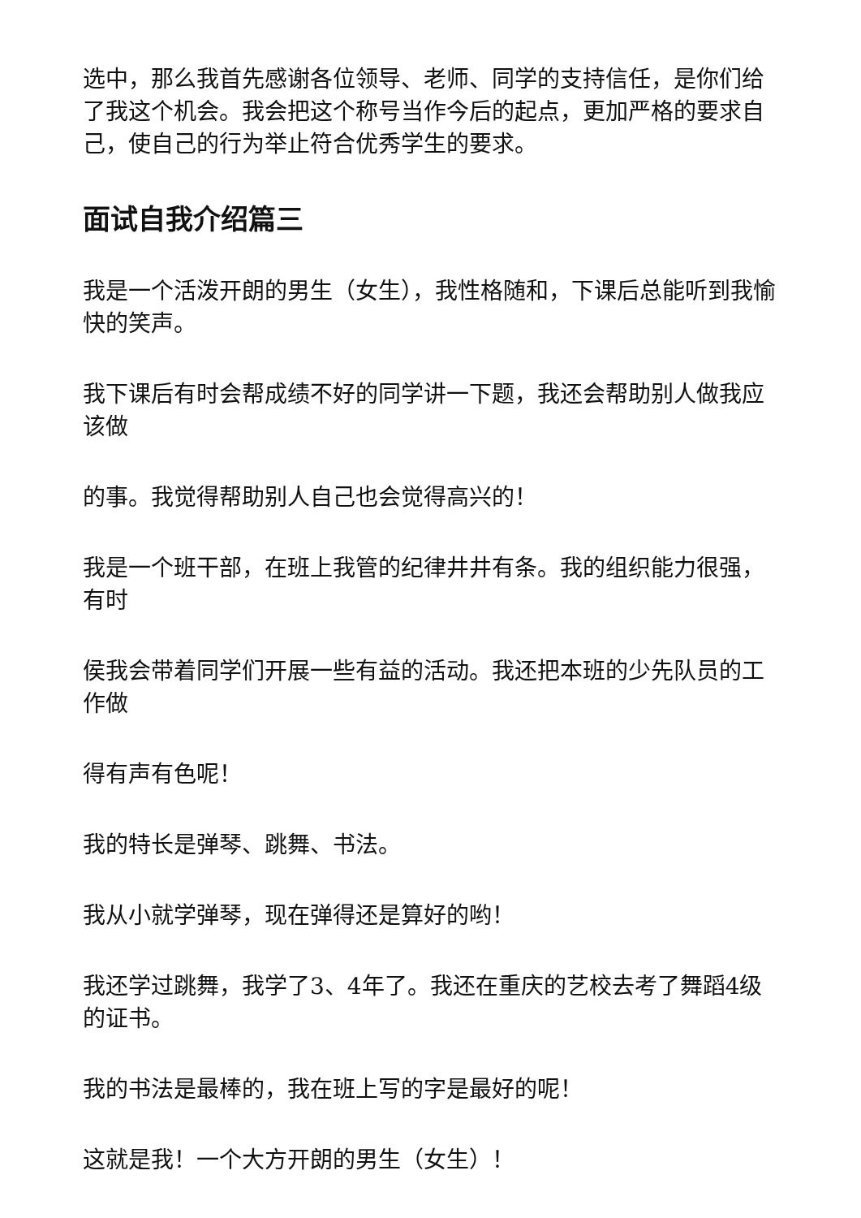选中，那么我首先感谢各位领导、老师、同学的支持信任，是你们给了我这个机会。我会把这个称号当作今后的起点，更加严格的要求自己，使自己的行为举止符合优秀学生的要求。
面试自我介绍篇三
我是一个活泼开朗的男生（女生），我性格随和，下课后总能听到我愉快的笑声。
我下课后有时会帮成绩不好的同学讲一下题，我还会帮助别人做我应该做
的事。我觉得帮助别人自己也会觉得高兴的！
我是一个班干部，在班上我管的纪律井井有条。我的组织能力很强，有时
侯我会带着同学们开展一些有益的活动。我还把本班的少先队员的工作做
得有声有色呢！
我的特长是弹琴、跳舞、书法。
我从小就学弹琴，现在弹得还是算好的哟！
我还学过跳舞，我学了3、4年了。我还在重庆的艺校去考了舞蹈4级的证书。
我的书法是最棒的，我在班上写的字是最好的呢！
这就是我！一个大方开朗的男生（女生）！